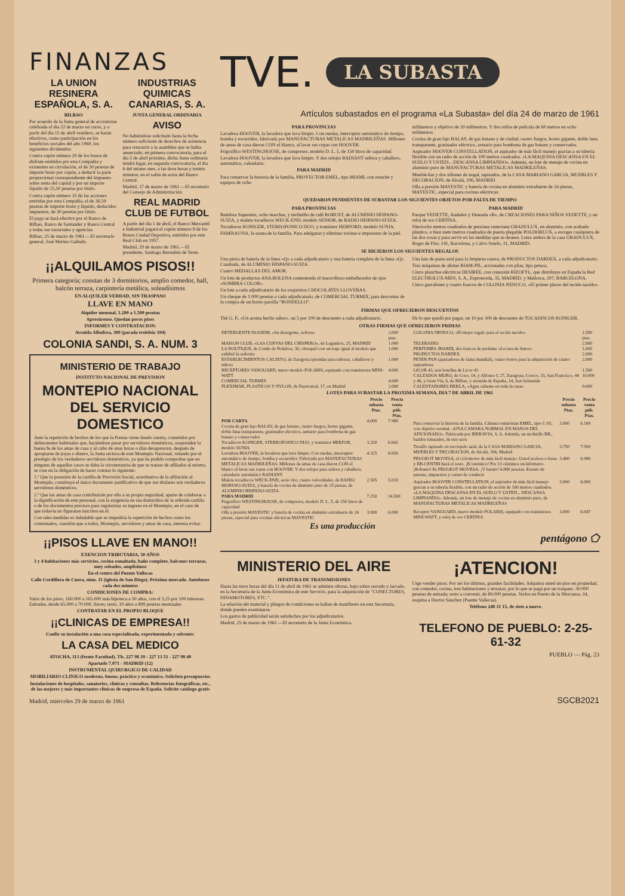FINANZAS
LA UNION RESINERA ESPAÑOLA, S. A.
BILBAO
Por acuerdo de la Junta general de accionistas celebrada el día 22 de marzo en curso, y a partir del día 15 de abril venidero, se harán efectivos, como participación en los beneficios sociales del año 1960, los siguientes dividendos:
Contra cupón número 20 de los bonos de disfrute emitidos por esta Compañía y existentes en circulación, el de 30 pesetas de importe bruto por cupón, a deducir la parte proporcional correspondiente del impuesto sobre renta del capital y por un importe líquido de 25,50 pesetas por título.
Contra cupón número 35 de las acciones emitidas por esta Compañía, el de 36,59 pesetas de importe bruto y líquido, deducidos impuestos, de 30 pesetas por título.
El pago se hará efectivo por el Banco de Bilbao, Banco de Santander y Banco Central y todas sus sucursales y agencias.
Bilbao, 25 de marzo de 1961.—El secretario general, José Merino Galindo.
INDUSTRIAS QUIMICAS CANARIAS, S. A.
JUNTA GENERAL ORDINARIA
AVISO
No habiéndose solicitado hasta la fecha número suficiente de derechos de asistencia para concurrir a la asamblea que se había anunciado, en primera convocatoria, para el día 5 de abril próximo, dicha Junta ordinaria tendrá lugar, en segunda convocatoria, el día 6 del mismo mes, a las doce horas y treinta minutos, en el salón de actos del Banco Central.
Madrid, 27 de marzo de 1961.—El secretario del Consejo de Administración.
REAL MADRID CLUB DE FUTBOL
A partir del día 1 de abril, el Banco Mercantil e Industrial pagará el cupón número 8 de los Bonos Ciudad Deportiva, emitidos por este Real Club en 1957.
Madrid, 29 de marzo de 1961.—El presidente, Santiago Bernabéu de Yeste.
¡¡ALQUILAMOS PISOS!!
Primera categoría; constan de 3 dormitorios, amplio comedor, hall, balcón terraza, carpintería metálica, soleadísimos
EN ALQUILER VERDAD, SIN TRASPASO
LLAVE EN MANO
Alquiler mensual, 1.200 a 1.500 pesetas
Apresúrense. Quedan pocos pisos
INFORMES Y CONTRATACION:
Avenida Albufera, 300 (parada trolebús 104)
COLONIA SANDI, S. A. NUM. 3
MINISTERIO DE TRABAJO
INSTITUTO NACIONAL DE PREVISION
MONTEPIO NACIONAL DEL SERVICIO DOMESTICO
Ante la repetición de hechos de los que la Prensa viene dando cuenta, cometidos por delincuentes habituales que, haciéndose pasar por servidores domésticos, sorprenden la buena fe de las amas de casa y al cabo de unas horas o días desaparecen, después de apropiarse de joyas o dinero, la Junta rectora de este Montepío Nacional, velando por el prestigio de los verdaderos servidores domésticos, ya que ha podido comprobar que en ninguno de aquellos casos se daba la circunstancia de que se tratase de afiliados al mismo, se cree en la obligación de hacer constar lo siguiente:
1.º Que la posesión de la cartilla de Previsión Social, acreditativa de la afiliación al Montepío, constituye el único documento justificativo de que sus titulares son verdaderos servidores domésticos.
2.º Que las amas de casa contribuirán por ello a su propia seguridad, aparte de colaborar a la dignificación de este personal, con la exigencia en sus domicilios de la referida cartilla o de los documentos precisos para regularizar su ingreso en el Montepío, en el caso de que todavía no figuraran inscritos en él.
Con tales medidas es indudable que se impediría la repetición de hechos como los comentados, cuestión que a todos, Montepío, servidores y amas de casa, interesa evitar.
¡¡PISOS LLAVE EN MANO!!
EXENCION TRIBUTARIA, 50 AÑOS
3 y 4 habitaciones más servicios, cocina esmaltada, baño completo, balcones terrazas, muy soleados, amplísimos
En el centro del Puente Vallecas
Calle Cordillera de Cuera, núm. 11 (iglesia de San Diego). Próximo mercado. Autobuses cada dos minutos
CONDICIONES DE COMPRA:
Valor de los pisos, 160.000 a 165.000 más hipoteca a 50 años, con el 3,25 por 100 intereses. Entradas, desde 65.000 a 70.000, llaves; resto, 10 años a 899 pesetas mensuales
CONTRATAR EN EL PROPIO BLOQUE
¡¡CLINICAS DE EMPRESA!!
Confíe su instalación a una casa especializada, experimentada y solvente:
LA CASA DEL MEDICO
ATOCHA, 113 (frente Facultad). Tls. 227 98 39 - 227 13 51 - 227 98 40
Apartado 7.071 - MADRID (12)
INSTRUMENTAL QUIRURGICO DE CALIDAD
MOBILIARIO CLINICO moderno, bueno, práctico y económico. Soliciten presupuestos
Instalaciones de hospitales, sanatorios, clínicas y consultas. Referencias fotográficas, etc., de las mejores y más importantes clínicas de empresa de España. Solicite catálogo gratis
Madrid, miércoles 29 de marzo de 1961
TVE. LA SUBASTA
Artículos subastados en el programa «La Subasta» del día 24 de marzo de 1961
PARA PROVINCIAS
Lavadora HOOVER, la lavadora que lava limpio. Con ruedas, interruptor automático de tiempo, bomba y escurridor, fabricada por MANUFACTURAS METALICAS MADRILEÑAS. Millones de amas de casa dieron CON el blanco, al lavar sus ropas con HOOVER.
Frigorífico WESTINGHOUSE, de compresor, modelo D. L. 5, de 150 litros de capacidad.
Lavadora HOOVER, la lavadora que lava limpio. Y dos relojes RADIANT señora y caballero, automático, calendario.
PARA MADRID
Para conservar la historia de la familia, PROYECTOR EMEL, tipo MIAMI, con estuche y equipos de ocho
milímetros y objetivo de 20 milímetros. Y dos rollos de película de 60 metros en ocho milímetros.
Cocina de gran lujo BALAY, de gas butano y de ciudad, cuatro fuegos, horno gigante, doble luna transparente, gratinador eléctrico, armario para bombona de gas butano y conservador.
Aspirador HOOVER CONSTELLATION, el aspirador de más fácil manejo gracias a su tubería flexible con un radio de acción de 100 metros cuadrados. «LA MAQUINA DESCANSA EN EL SUELO Y USTED... DESCANSA LIMPIANDO». Además, un lote de menaje de cocina en aluminio puro de MANUFACTURAS METALICAS MADRILEÑAS.
Mueble-bar y dos sillones de nogal, tapizados, de la CASA MARIANO GARCIA, MUEBLES Y DECORACION, de Alcalá, 106, MADRID.
Olla a presión MAYESTIC y batería de cocina en aluminio extrafuerte de 24 piezas, MAYESTIC, especial para cocinas eléctricas.
QUEDARON PENDIENTES DE SUBASTAR LOS SIGUIENTES OBJETOS POR FALTA DE TIEMPO
PARA PROVINCIAS
Batidora Supermix, ocho marchas, y molinillo de café ROBUST, de ALUMINIO HISPANO-SUIZA, y maleta tocadiscos WECK-END, modelo SENIOR, de RADIO HISPANO-SUIZA.
Tocadiscos KONIGER, STEREOFONICO DUO, y transistor HERFORD, modelo SUNIA.
FAMISAUNA, la sauna de la familia. Para adelgazar y eliminar toxinas e impurezas de la piel.
PARA MADRID
Parque VEDETTE, Andador y Deseada «B», de CREACIONES PARA NIÑOS VEDETTE, y un reloj de oro CERTINA.
Dieciocho metros cuadrados de persiana veneciana GRADULUX, en aluminio, con acabado plástico, o bien siete metros cuadrados de puerta plegable POLDORLUX, a escoger cualquiera de las dos cosas y para servir en las medidas que se deseen. Lotes ambos de la casa GRADULUX, Roger de Flor, 141, Barcelona, y Calvo Sotelo, 31, MADRID.
SE HICIERON LOS SIGUIENTES REGALOS
Una pieza de batería de la línea «Q» a cada adjudicatario y una batería completa de la línea «Q» Cuadrada, de ALUMINIO HISPANO-SUIZA.
Cuatro MEDALLAS DEL AMOR.
Un lote de productos ANA BOLENA conteniendo el maravilloso embellecedor de ojos «SOMBRA COLOR».
Un lote a cada adjudicatario de los exquisitos CHOCOLATES LLOVERAS.
Un cheque de 1.000 pesetas a cada adjudicatario, de COMERCIAL TURMIX, para descontar de la compra de un horno parrilla "RONDELLO".
Una lata de pasta azul para la limpieza casera, de PRODUCTOS DARDEX, a cada adjudicatario.
Tres máquinas de afeitar RIAM-PIL, accionadas con pilas, tipo petaca.
Cinco planchas eléctricas DESIREE, con conexión RIZOFYL, que distribuye en España la Red ELECTROLUX-MEN, S. A., Espronceda, 35, MADRID, y Mallorca, 297, BARCELONA.
Cinco garrafones y cuatro frascos de COLONIA NENUCO, «El primer placer del recién nacido».
FIRMAS QUE OFRECIERON DESCUENTOS
Thé G. P., «Un aroma hecho sabor», un 5 por 100 de descuento a cada adjudicatario.
De lo que quedó por pagar, un 10 por 100 de descuento de TOCADISCOS KONIGER.
OTRAS FIRMAS QUE OFRECIERON PRIMAS
| DETERGENTE DOGRIM, «Su detergente, señora» | 2.000 ptas. |
| MAISON CLUB, «LAS CUEVAS DEL CHISPERO», de Leganitos, 25, MADRID | 1.000 |
| LA BOUTIQUE, de Conde de Peñalver, 30, obsequió con un traje igual al modelo que exhibió la señorita | 1.000 |
| ESTABLECIMIENTOS CALIXTO, de Zaragoza (prendas para señoras, caballeros y niños) | 1.000 |
| RECEPTORES VANGUARD, nuevo modelo POLARIS, equipado con transistores MINI-WATT | 4.000 |
| COMERCIAL TURMIX | 4.000 |
| PLEXIMAR, PLASTICOS Y NYLON, de Fuencarral, 17, en Madrid | 2.000 |
| COLONIA NENUCO, «El mejor regalo para el recién nacido» | 1.500 ptas. |
| TELERADIO | 2.000 |
| PERFUMES JHARDI, dos frascos de perfume «Locura de Amor» | 1.000 |
| PRODUCTOS DARDEX | 2.000 |
| PETER PAN (ajustadores de fama mundial), cuatro bonos para la adquisición de cuatro sujetadores | 2.000 |
| LICOR 43, seis botellas de Licor 43 | 1.500 |
| CALZADOS MURO, de Coso, 18, y Alfonso I, 27, Zaragoza; Correo, 15, San Francisco, 44 y 46, y Gran Vía, 6, de Bilbao, y avenida de España, 14, San Sebastián | 10.000 |
| CALENTADORES HEKLA, «Agua caliente en toda la casa» | 9.000 |
LOTES PARA SUBASTAR LA PROXIMA SEMANA, DIA 7 DE ABRIL DE 1961
| | Precio subasta Ptas. | Precio venta púb. Ptas. |
| --- | --- | --- |
| POR CARTA Cocina de gran lujo BALAY, de gas butano, cuatro fuegos, horno gigante, doble luna transparente, gratinador eléctrico, armario para bombona de gas butano y conservador | 4.000 | 7.980 |
| Tocadiscos KONIGER, STEREOFONICO DUO, y transistor HERFOR, modelo SUNIA | 3.320 | 6.641 |
| Lavadora HOOVER, la lavadora que lava limpio. Con ruedas, interruptor automático de tiempo, bomba y escurridor. Fabricada por MANUFACTURAS METALICAS MADRILEÑAS. Millones de amas de casa dieron CON el blanco al lavar sus ropas con HOOVER. Y dos relojes para señora y caballero, calendario automático RADIANT. | 4.325 | 8.650 |
| Maleta tocadiscos WECK-END, serie Oro, cuatro velocidades, de RADIO HISPANO-SUIZA, y batería de cocina de aluminio puro de 25 piezas, de ALUMINIO HISPANO-SUIZA | 2.505 | 5.010 |
| PARA MADRID Frigorífico WESTINGHOUSE, de compresor, modelo D. L. 5, de 150 litros de capacidad | 7.250 | 14.500 |
| Olla a presión MAYESTIC y batería de cocina en aluminio extrafuerte de 24 piezas, especial para cocinas eléctricas MAYESTIC | 3.000 | 6.000 |
| | Precio subasta Ptas. | Precio venta púb. Ptas. |
| --- | --- | --- |
| Para conservar la historia de la familia. Cámara tomavistas EMEL, tipo C-93, con objetivo normal. «UNA CAMARA NORMAL EN MANOS DEL AFICIONADO». Fabricada por IBERAVIA, S. A. Además, un molinillo BB., batidor triturador, de tres usos | 3.000 | 6.100 |
| Tresillo tapizado en terciopelo azul, de la CASA MARIANO GARCIA, MUEBLES Y DECORACION, de Alcalá, 106, Madrid | 3.750 | 7.500 |
| PEUGEOT MOVESA, el ciclomotor de más fácil manejo. Usted acelera o frena y BB-CENTRI hará el resto. ¡Económico! Por 13 céntimos un kilómetro. ¡Robusto! Es PEUGEOT MOVESA. ¡Y barato! 6.980 pesetas. Exento de patente, impuestos y carnet de conducir | 3.400 | 6.980 |
| Aspirador HOOVER CONSTELLATION, el aspirador de más fácil manejo gracias a su tubería flexible, con un radio de acción de 100 metros cuadrados. «LA MAQUINA DESCANSA EN EL SUELO Y USTED... DESCANSA LIMPIANDO». Además, un lote de menaje de cocina en aluminio puro, de MANUFACTURAS METALICAS MADRILEÑAS | 3.000 | 6.000 |
| Receptor VANGUARD, nuevo modelo POLARIS, equipado con transistores MINI-WATT, y reloj de oro CERTINA | 3.000 | 6.047 |
Es una producción
pentágono ⬠
MINISTERIO DEL AIRE
JEFATURA DE TRANSMISIONES
Hasta las trece horas del día 11 de abril de 1961 se admiten ofertas, bajo sobre cerrado y lacrado, en la Secretaría de la Junta Económica de este Servicio, para la adquisición de "CONECTORES, DINAMOTORES, ETC.".
La relación del material y pliegos de condiciones se hallan de manifiesto en esta Secretaría, donde pueden examinarse.
Los gastos de publicidad serán satisfechos por los adjudicatarios.
Madrid, 25 de marzo de 1961.—El secretario de la Junta Económica.
¡ATENCION!
Urge vender pisos. Por ser los últimos, grandes facilidades. Adquiera usted un piso en propiedad, con comedor, cocina, tres habitaciones y terrazas, por lo que se paga por un traspaso. 30.000 pesetas de entrada; resto a convenir, de 89.000 pesetas. Verlos en Puerto de la Morcuera, 34, esquina a Doctor Sánchez (Puente Vallecas).
Teléfono 248 31 15, de siete a nueve.
TELEFONO DE PUEBLO: 2-25-61-32
PUEBLO — Pág. 23
SGCB2021